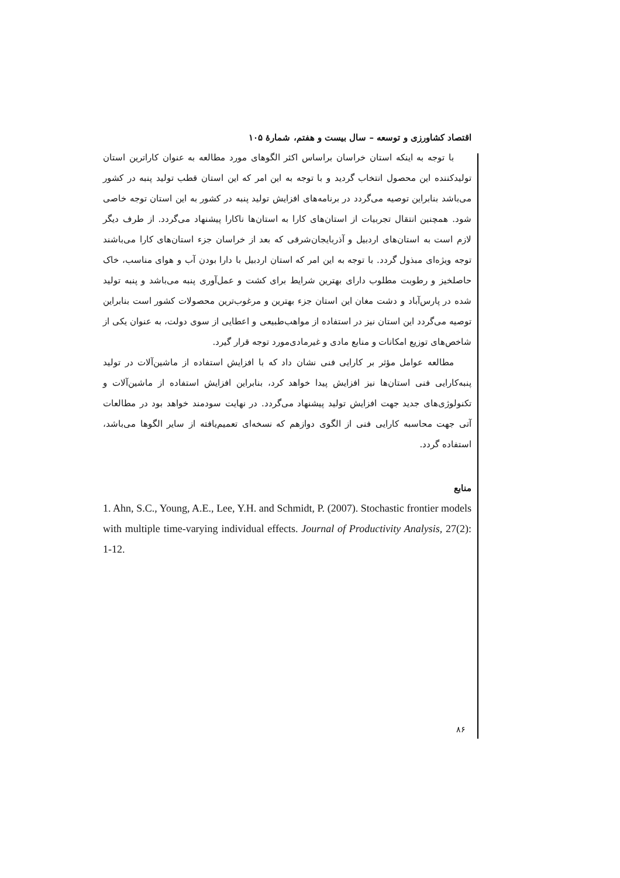اقتصاد کشاورزی و توسعه – سال بیست و هفتم، شمارهٔ ۱۰۵
با توجه به اینکه استان خراسان براساس اکثر الگوهای مورد مطالعه به عنوان کاراترین استان تولیدکننده این محصول انتخاب گردید و با توجه به این امر که این استان قطب تولید پنبه در کشور می‌باشد بنابراین توصیه می‌گردد در برنامه‌های افزایش تولید پنبه در کشور به این استان توجه خاصی شود. همچنین انتقال تجربیات از استان‌های کارا به استان‌ها ناکارا پیشنهاد می‌گردد. از طرف دیگر لازم است به استان‌های اردبیل و آذربایجان‌شرقی که بعد از خراسان جزء استان‌های کارا می‌باشند توجه ویژه‌ای مبذول گردد. با توجه به این امر که استان اردبیل با دارا بودن آب و هوای مناسب، خاک حاصلخیز و رطوبت مطلوب دارای بهترین شرایط برای کشت و عمل‌آوری پنبه می‌باشد و پنبه تولید شده در پارس‌آباد و دشت مغان این استان جزء بهترین و مرغوب‌ترین محصولات کشور است بنابراین توصیه می‌گردد این استان نیز در استفاده از مواهب‌طبیعی و اعطایی از سوی دولت، به عنوان یکی از شاخص‌های توزیع امکانات و منابع مادی و غیرمادی‌مورد توجه قرار گیرد.
مطالعه عوامل مؤثر بر کارایی فنی نشان داد که با افزایش استفاده از ماشین‌آلات در تولید پنبه‌کارایی فنی استان‌ها نیز افزایش پیدا خواهد کرد، بنابراین افزایش استفاده از ماشین‌آلات و تکنولوژی‌های جدید جهت افزایش تولید پیشنهاد می‌گردد. در نهایت سودمند خواهد بود در مطالعات آتی جهت محاسبه کارایی فنی از الگوی دوازهم که نسخه‌ای تعمیم‌یافته از سایر الگوها می‌باشد، استفاده گردد.
منابع
1. Ahn, S.C., Young, A.E., Lee, Y.H. and Schmidt, P. (2007). Stochastic frontier models with multiple time-varying individual effects. Journal of Productivity Analysis, 27(2): 1-12.
۸۶